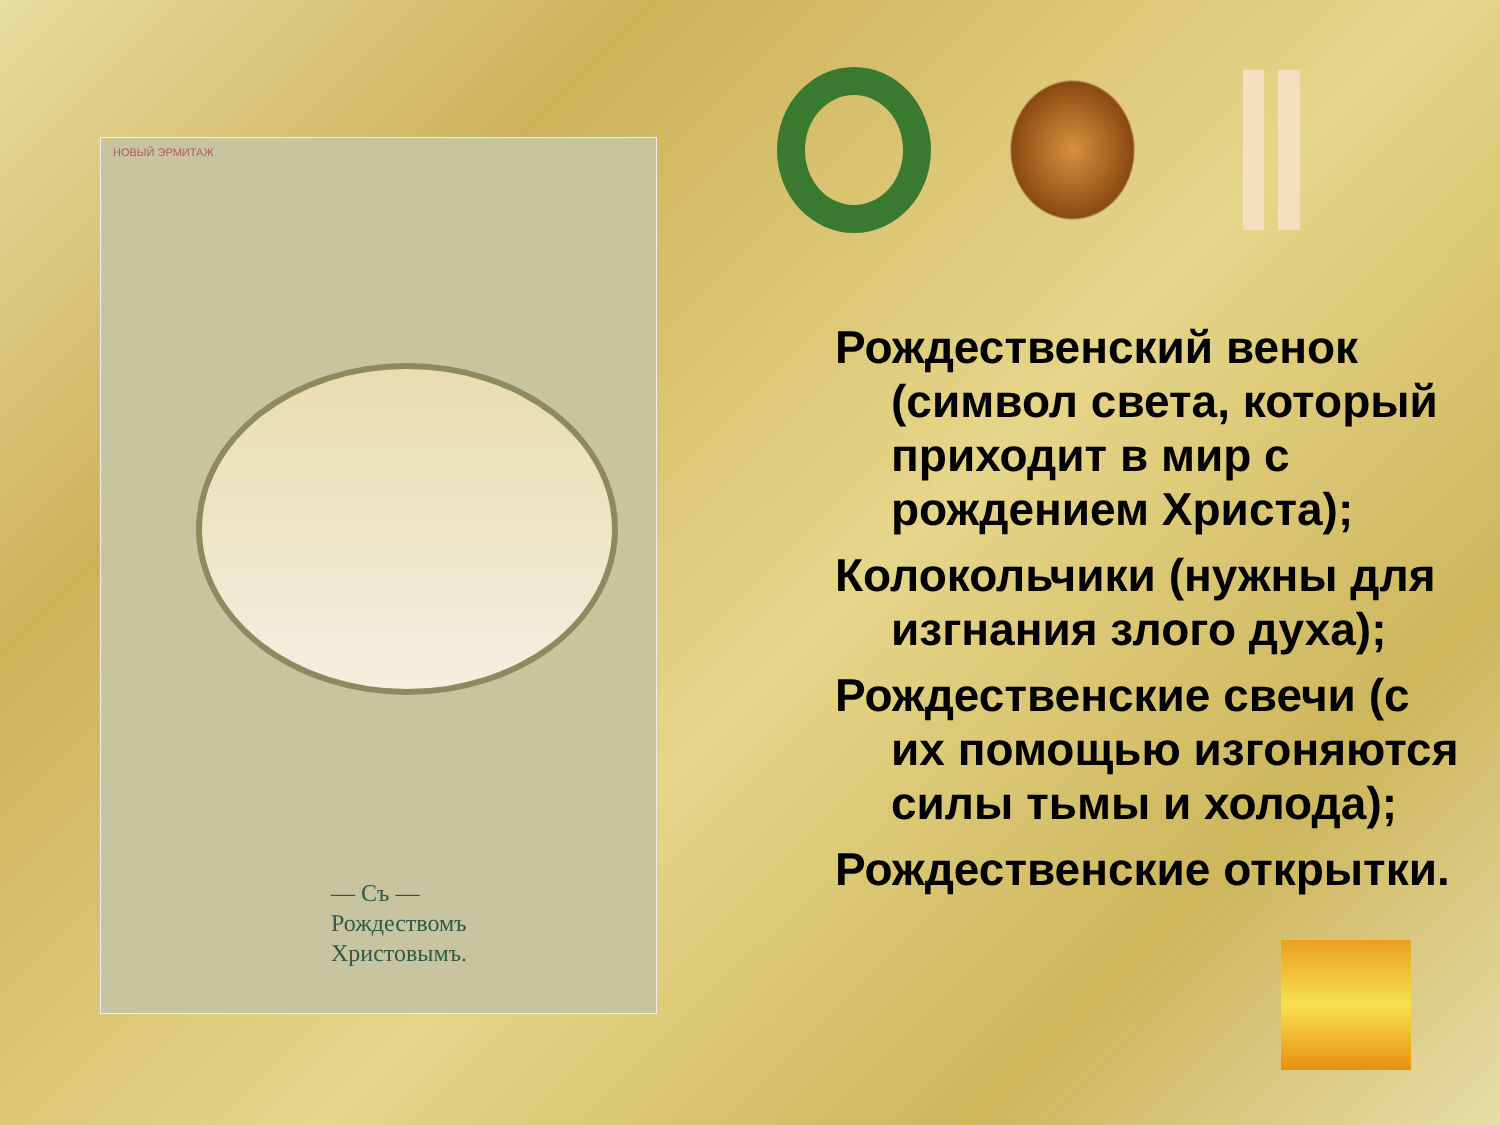НОВЫЙ ЭРМИТАЖ
— Съ —
Рождествомъ
Христовымъ.
Рождественский венок (символ света, который приходит в мир с рождением Христа);
Колокольчики (нужны для изгнания злого духа);
Рождественские свечи (с их помощью изгоняются силы тьмы и холода);
Рождественские открытки.